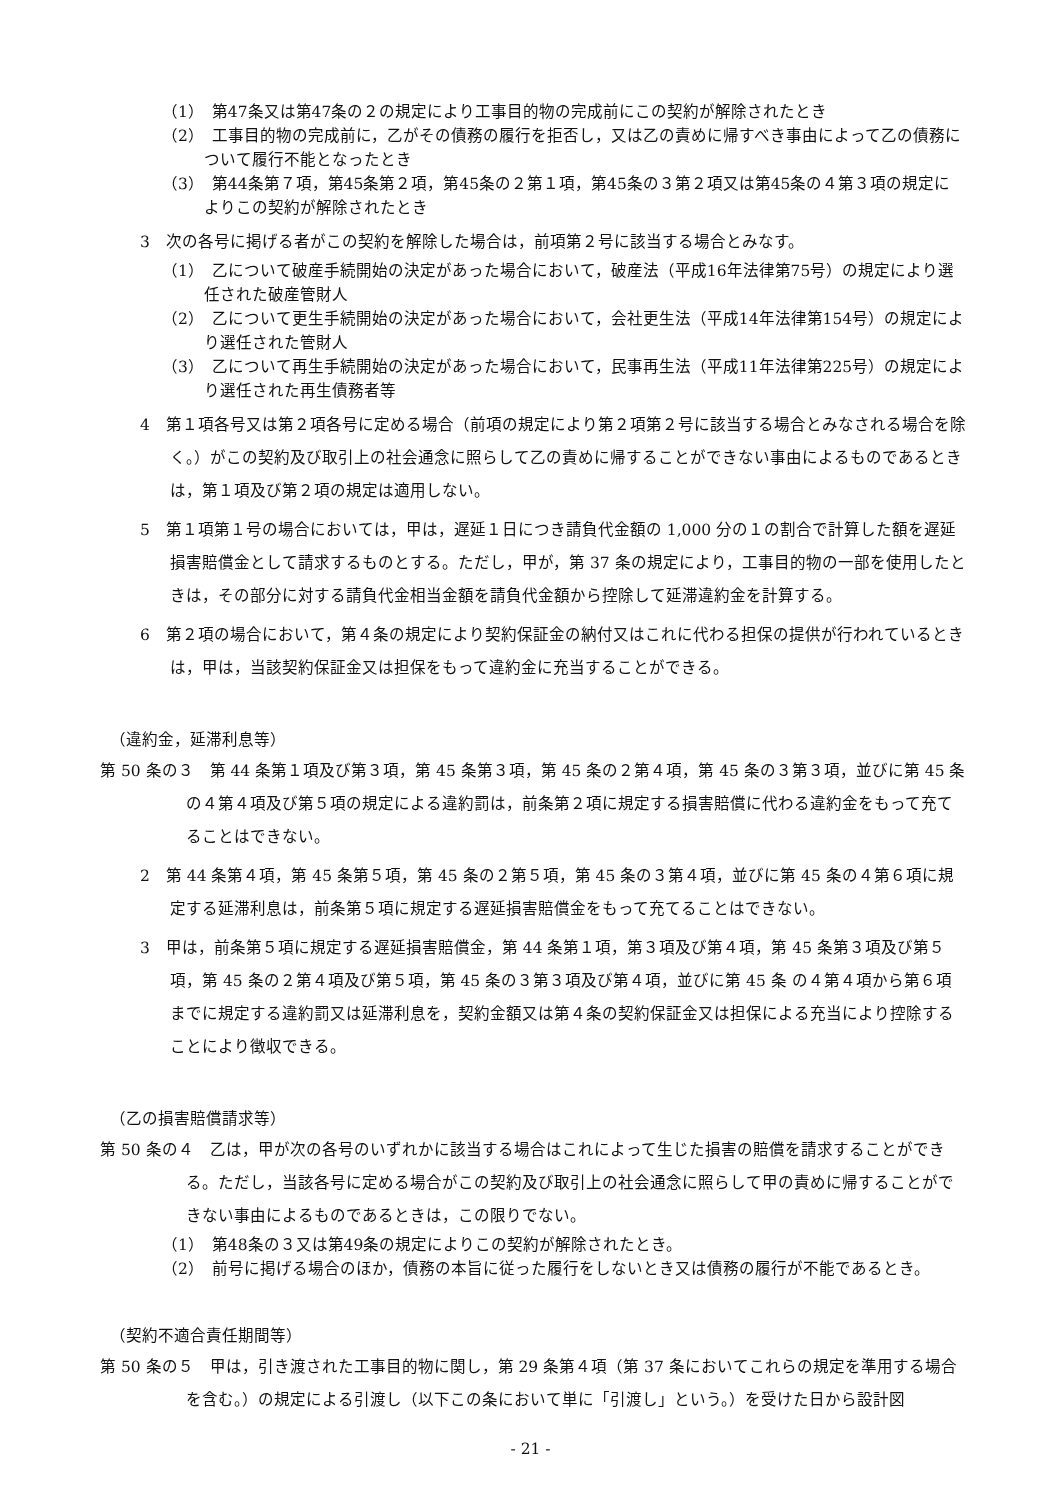（1）　第47条又は第47条の２の規定により工事目的物の完成前にこの契約が解除されたとき
（2）　工事目的物の完成前に，乙がその債務の履行を拒否し，又は乙の責めに帰すべき事由によって乙の債務について履行不能となったとき
（3）　第44条第７項，第45条第２項，第45条の２第１項，第45条の３第２項又は第45条の４第３項の規定によりこの契約が解除されたとき
3　次の各号に掲げる者がこの契約を解除した場合は，前項第２号に該当する場合とみなす。
（1）　乙について破産手続開始の決定があった場合において，破産法（平成16年法律第75号）の規定により選任された破産管財人
（2）　乙について更生手続開始の決定があった場合において，会社更生法（平成14年法律第154号）の規定により選任された管財人
（3）　乙について再生手続開始の決定があった場合において，民事再生法（平成11年法律第225号）の規定により選任された再生債務者等
4　第１項各号又は第２項各号に定める場合（前項の規定により第２項第２号に該当する場合とみなされる場合を除く。）がこの契約及び取引上の社会通念に照らして乙の責めに帰することができない事由によるものであるときは，第１項及び第２項の規定は適用しない。
5　第１項第１号の場合においては，甲は，遅延１日につき請負代金額の 1,000 分の１の割合で計算した額を遅延損害賠償金として請求するものとする。ただし，甲が，第 37 条の規定により，工事目的物の一部を使用したときは，その部分に対する請負代金相当金額を請負代金額から控除して延滞違約金を計算する。
6　第２項の場合において，第４条の規定により契約保証金の納付又はこれに代わる担保の提供が行われているときは，甲は，当該契約保証金又は担保をもって違約金に充当することができる。
（違約金，延滞利息等）
第 50 条の３　第 44 条第１項及び第３項，第 45 条第３項，第 45 条の２第４項，第 45 条の３第３項，並びに第 45 条の４第４項及び第５項の規定による違約罰は，前条第２項に規定する損害賠償に代わる違約金をもって充てることはできない。
2　第 44 条第４項，第 45 条第５項，第 45 条の２第５項，第 45 条の３第４項，並びに第 45 条の４第６項に規定する延滞利息は，前条第５項に規定する遅延損害賠償金をもって充てることはできない。
3　甲は，前条第５項に規定する遅延損害賠償金，第 44 条第１項，第３項及び第４項，第 45 条第３項及び第５項，第 45 条の２第４項及び第５項，第 45 条の３第３項及び第４項，並びに第 45 条 の４第４項から第６項までに規定する違約罰又は延滞利息を，契約金額又は第４条の契約保証金又は担保による充当により控除することにより徴収できる。
（乙の損害賠償請求等）
第 50 条の４　乙は，甲が次の各号のいずれかに該当する場合はこれによって生じた損害の賠償を請求することができる。ただし，当該各号に定める場合がこの契約及び取引上の社会通念に照らして甲の責めに帰することができない事由によるものであるときは，この限りでない。
（1）　第48条の３又は第49条の規定によりこの契約が解除されたとき。
（2）　前号に掲げる場合のほか，債務の本旨に従った履行をしないとき又は債務の履行が不能であるとき。
（契約不適合責任期間等）
第 50 条の５　甲は，引き渡された工事目的物に関し，第 29 条第４項（第 37 条においてこれらの規定を準用する場合を含む。）の規定による引渡し（以下この条において単に「引渡し」という。）を受けた日から設計図
- 21 -